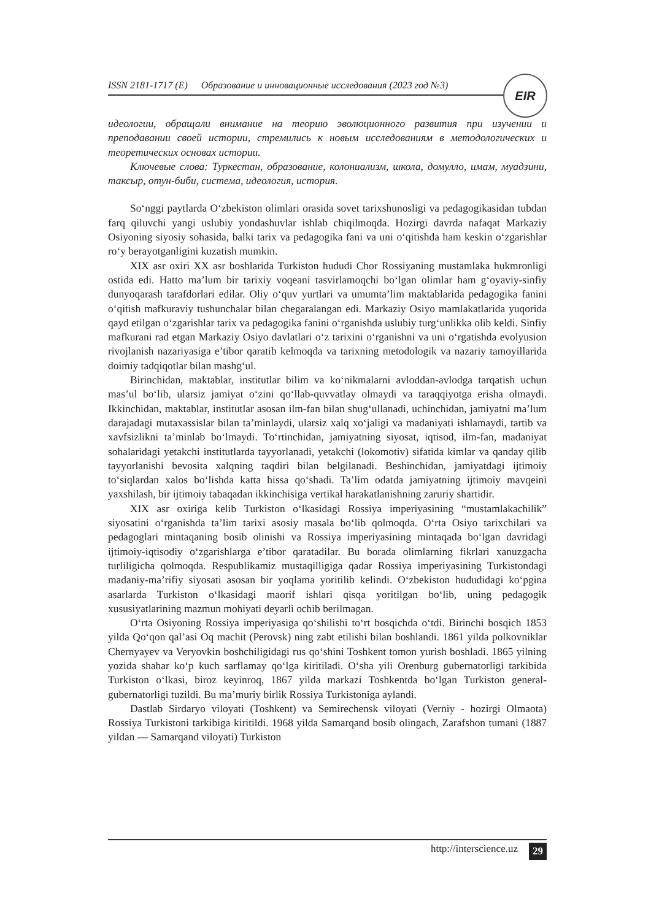ISSN 2181-1717 (E) Образование и инновационные исследования (2023 год №3) EIR
идеологии, обращали внимание на теорию эволюционного развития при изучении и преподавании своей истории, стремились к новым исследованиям в методологических и теоретических основах истории.
Ключевые слова: Туркестан, образование, колониализм, школа, домулло, имам, муадзини, таксыр, отун-биби, система, идеология, история.
So‘nggi paytlarda O‘zbekiston olimlari orasida sovet tarixshunosligi va pedagogikasidan tubdan farq qiluvchi yangi uslubiy yondashuvlar ishlab chiqilmoqda. Hozirgi davrda nafaqat Markaziy Osiyoning siyosiy sohasida, balki tarix va pedagogika fani va uni o‘qitishda ham keskin o‘zgarishlar ro‘y berayotganligini kuzatish mumkin.
XIX asr oxiri XX asr boshlarida Turkiston hududi Chor Rossiyaning mustamlaka hukmronligi ostida edi. Hatto ma’lum bir tarixiy voqeani tasvirlamoqchi bo‘lgan olimlar ham g‘oyaviy-sinfiy dunyoqarash tarafdorlari edilar. Oliy o‘quv yurtlari va umumta’lim maktablarida pedagogika fanini o‘qitish mafkuraviy tushunchalar bilan chegaralangan edi. Markaziy Osiyo mamlakatlarida yuqorida qayd etilgan o‘zgarishlar tarix va pedagogika fanini o‘rganishda uslubiy turg‘unlikka olib keldi. Sinfiy mafkurani rad etgan Markaziy Osiyo davlatlari o‘z tarixini o‘rganishni va uni o‘rgatishda evolyusion rivojlanish nazariyasiga e’tibor qaratib kelmoqda va tarixning metodologik va nazariy tamoyillarida doimiy tadqiqotlar bilan mashg‘ul.
Birinchidan, maktablar, institutlar bilim va ko‘nikmalarni avloddan-avlodga tarqatish uchun mas’ul bo‘lib, ularsiz jamiyat o‘zini qo‘llab-quvvatlay olmaydi va taraqqiyotga erisha olmaydi. Ikkinchidan, maktablar, institutlar asosan ilm-fan bilan shug‘ullanadi, uchinchidan, jamiyatni ma’lum darajadagi mutaxassislar bilan ta’minlaydi, ularsiz xalq xo‘jaligi va madaniyati ishlamaydi, tartib va xavfsizlikni ta’minlab bo‘lmaydi. To‘rtinchidan, jamiyatning siyosat, iqtisod, ilm-fan, madaniyat sohalaridagi yetakchi institutlarda tayyorlanadi, yetakchi (lokomotiv) sifatida kimlar va qanday qilib tayyorlanishi bevosita xalqning taqdiri bilan belgilanadi. Beshinchidan, jamiyatdagi ijtimoiy to‘siqlardan xalos bo‘lishda katta hissa qo‘shadi. Ta’lim odatda jamiyatning ijtimoiy mavqeini yaxshilash, bir ijtimoiy tabaqadan ikkinchisiga vertikal harakatlanishning zaruriy shartidir.
XIX asr oxiriga kelib Turkiston o‘lkasidagi Rossiya imperiyasining “mustamlakachilik” siyosatini o‘rganishda ta’lim tarixi asosiy masala bo‘lib qolmoqda. O‘rta Osiyo tarixchilari va pedagoglari mintaqaning bosib olinishi va Rossiya imperiyasining mintaqada bo‘lgan davridagi ijtimoiy-iqtisodiy o‘zgarishlarga e’tibor qaratadilar. Bu borada olimlarning fikrlari xanuzgacha turliligicha qolmoqda. Respublikamiz mustaqilligiga qadar Rossiya imperiyasining Turkistondagi madaniy-ma’rifiy siyosati asosan bir yoqlama yoritilib kelindi. O‘zbekiston hududidagi ko‘pgina asarlarda Turkiston o‘lkasidagi maorif ishlari qisqa yoritilgan bo‘lib, uning pedagogik xususiyatlarining mazmun mohiyati deyarli ochib berilmagan.
O‘rta Osiyoning Rossiya imperiyasiga qo‘shilishi to‘rt bosqichda o‘tdi. Birinchi bosqich 1853 yilda Qo‘qon qal’asi Oq machit (Perovsk) ning zabt etilishi bilan boshlandi. 1861 yilda polkovniklar Chernyayev va Veryovkin boshchiligidagi rus qo‘shini Toshkent tomon yurish boshladi. 1865 yilning yozida shahar ko‘p kuch sarflamay qo‘lga kiritiladi. O‘sha yili Orenburg gubernatorligi tarkibida Turkiston o‘lkasi, biroz keyinroq, 1867 yilda markazi Toshkentda bo‘lgan Turkiston general-gubernatorligi tuzildi. Bu ma’muriy birlik Rossiya Turkistoniga aylandi.
Dastlab Sirdaryo viloyati (Toshkent) va Semirechensk viloyati (Verniy - hozirgi Olmaota) Rossiya Turkistoni tarkibiga kiritildi. 1968 yilda Samarqand bosib olingach, Zarafshon tumani (1887 yildan — Samarqand viloyati) Turkiston
http://interscience.uz 29